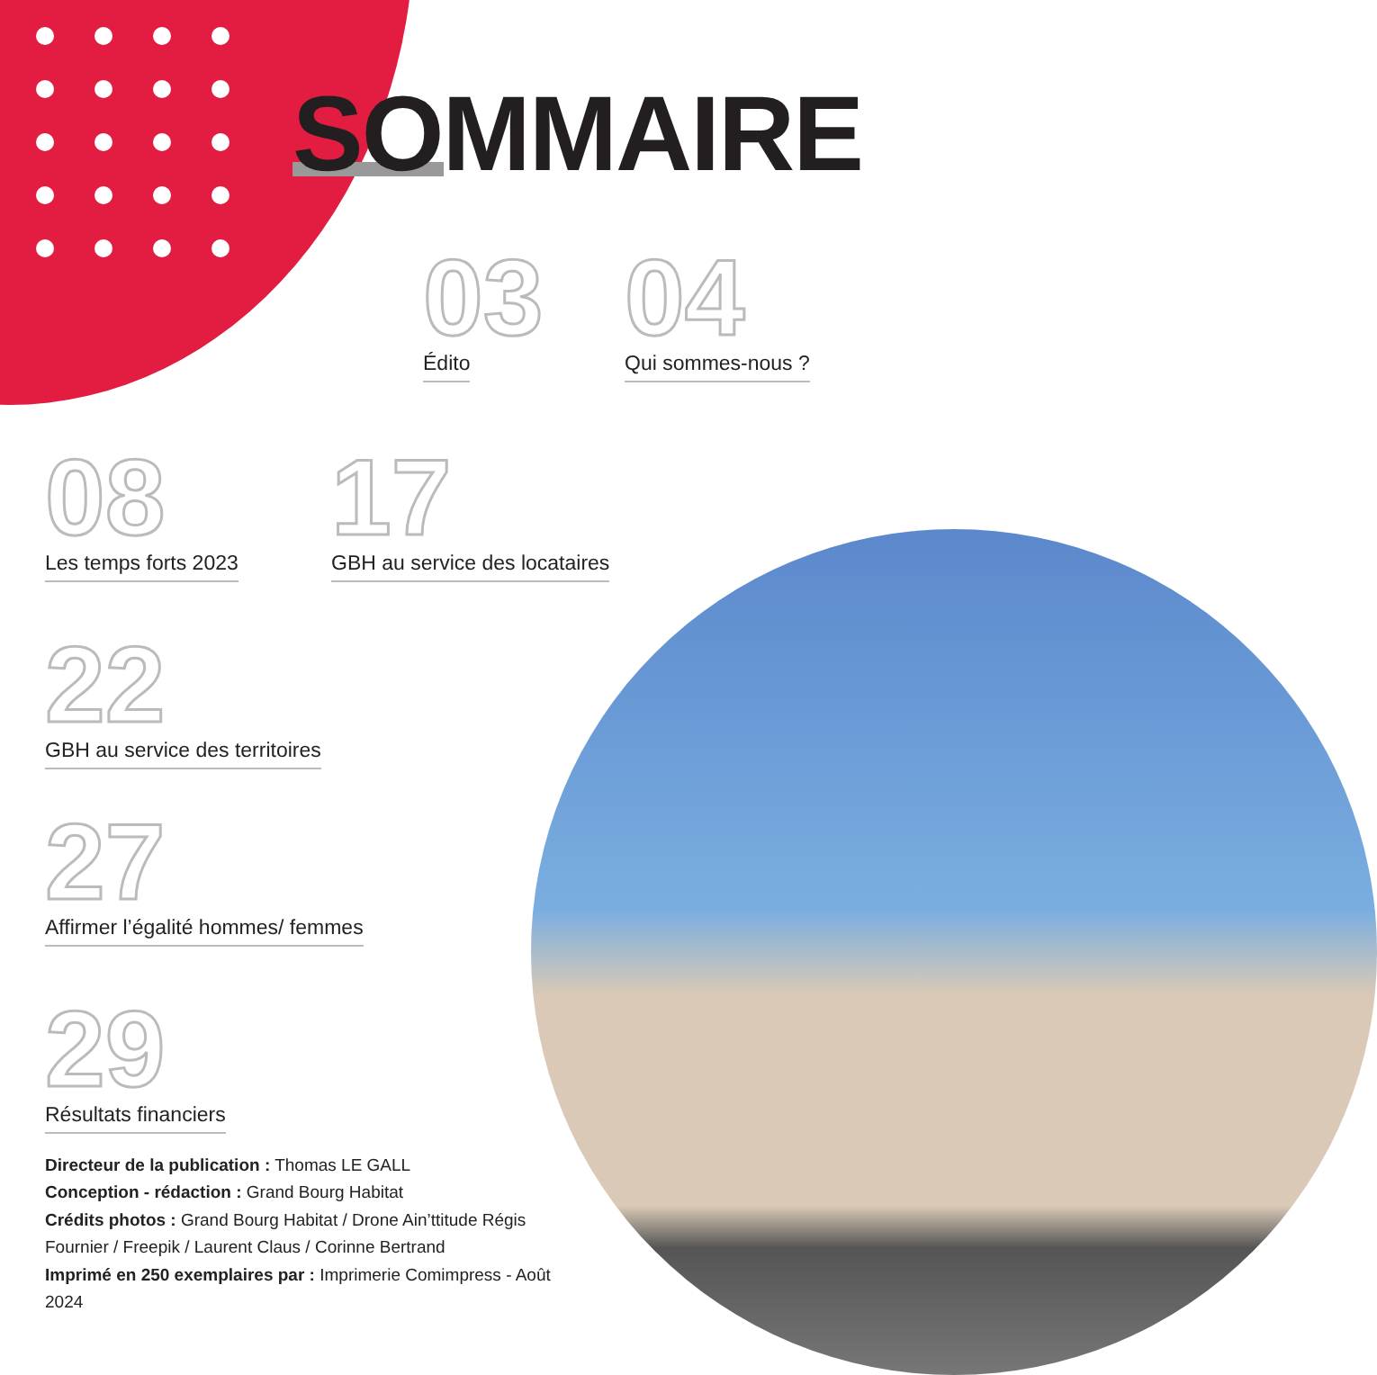SOMMAIRE
03
Édito
04
Qui sommes-nous ?
08
Les temps forts 2023
17
GBH au service des locataires
22
GBH au service des territoires
27
Affirmer l’égalité hommes/ femmes
29
Résultats financiers
Directeur de la publication : Thomas LE GALL
Conception - rédaction : Grand Bourg Habitat
Crédits photos : Grand Bourg Habitat / Drone Ain’ttitude Régis Fournier / Freepik / Laurent Claus / Corinne Bertrand
Imprimé en 250 exemplaires par : Imprimerie Comimpress - Août 2024